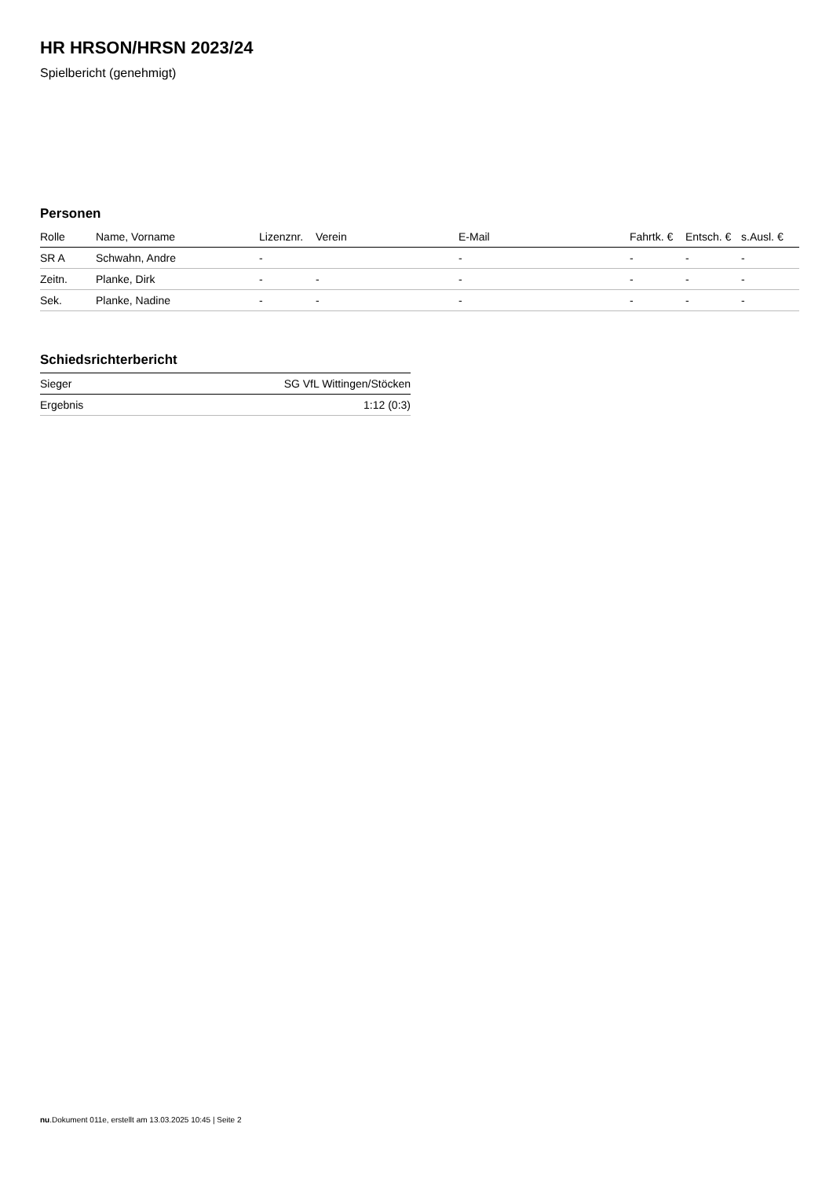HR HRSON/HRSN 2023/24
Spielbericht (genehmigt)
Personen
| Rolle | Name, Vorname | Lizenznr. | Verein | E-Mail | Fahrtk. € | Entsch. € | s.Ausl. € |
| --- | --- | --- | --- | --- | --- | --- | --- |
| SR A | Schwahn, Andre | - | | - | - | - | - |
| Zeitn. | Planke, Dirk | - | - | - | - | - | - |
| Sek. | Planke, Nadine | - | - | - | - | - | - |
Schiedsrichterbericht
| Sieger | SG VfL Wittingen/Stöcken |
| Ergebnis | 1:12 (0:3) |
nu.Dokument 011e, erstellt am 13.03.2025 10:45 | Seite 2